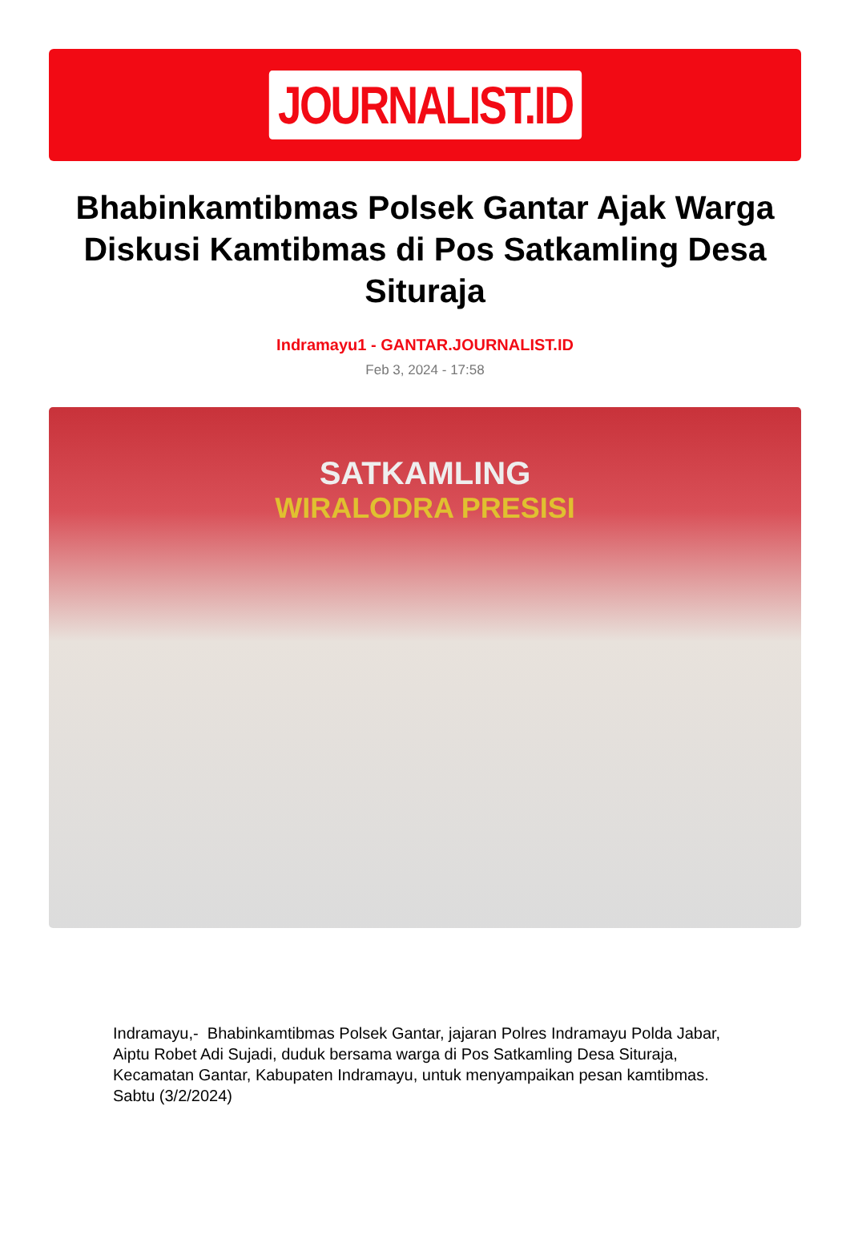JOURNALIST.ID
Bhabinkamtibmas Polsek Gantar Ajak Warga Diskusi Kamtibmas di Pos Satkamling Desa Situraja
Indramayu1 - GANTAR.JOURNALIST.ID
Feb 3, 2024 - 17:58
SATKAMLING
WIRALODRA PRESISI
Indramayu,- Bhabinkamtibmas Polsek Gantar, jajaran Polres Indramayu Polda Jabar, Aiptu Robet Adi Sujadi, duduk bersama warga di Pos Satkamling Desa Situraja, Kecamatan Gantar, Kabupaten Indramayu, untuk menyampaikan pesan kamtibmas. Sabtu (3/2/2024)